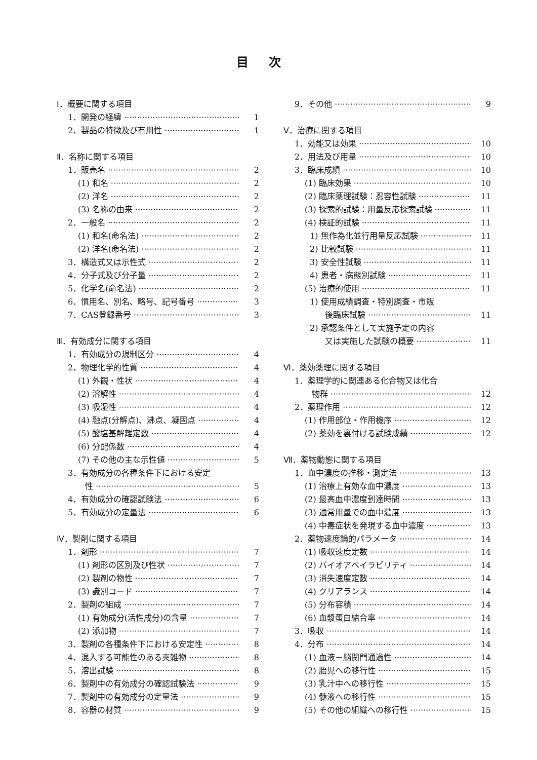目次
Ⅰ．概要に関する項目
1．開発の経緯 1
2．製品の特徴及び有用性 1
Ⅱ．名称に関する項目
1．販売名 2
(1) 和名 2
(2) 洋名 2
(3) 名称の由来 2
2．一般名 2
(1) 和名(命名法) 2
(2) 洋名(命名法) 2
3．構造式又は示性式 2
4．分子式及び分子量 2
5．化学名(命名法) 2
6．慣用名、別名、略号、記号番号 3
7．CAS登録番号 3
Ⅲ．有効成分に関する項目
1．有効成分の規制区分 4
2．物理化学的性質 4
(1) 外観・性状 4
(2) 溶解性 4
(3) 吸湿性 4
(4) 融点(分解点)、沸点、凝固点 4
(5) 酸塩基解離定数 4
(6) 分配係数 4
(7) その他の主な示性値 5
3．有効成分の各種条件下における安定
性 5
4．有効成分の確認試験法 6
5．有効成分の定量法 6
Ⅳ．製剤に関する項目
1．剤形 7
(1) 剤形の区別及び性状 7
(2) 製剤の物性 7
(3) 識別コード 7
2．製剤の組成 7
(1) 有効成分(活性成分)の含量 7
(2) 添加物 7
3．製剤の各種条件下における安定性 8
4．混入する可能性のある夾雑物 8
5．溶出試験 8
6．製剤中の有効成分の確認試験法 9
7．製剤中の有効成分の定量法 9
8．容器の材質 9
9．その他 9
Ⅴ．治療に関する項目
1．効能又は効果 10
2．用法及び用量 10
3．臨床成績 10
(1) 臨床効果 10
(2) 臨床薬理試験：忍容性試験 11
(3) 探索的試験：用量反応探索試験 11
(4) 検証的試験 11
1) 無作為化並行用量反応試験 11
2) 比較試験 11
3) 安全性試験 11
4) 患者・病態別試験 11
(5) 治療的使用 11
1) 使用成績調査・特別調査・市販
後臨床試験 11
2) 承認条件として実施予定の内容
又は実施した試験の概要 11
Ⅵ．薬効薬理に関する項目
1．薬理学的に関連ある化合物又は化合
物群 12
2．薬理作用 12
(1) 作用部位・作用機序 12
(2) 薬効を裏付ける試験成績 12
Ⅶ．薬物動態に関する項目
1．血中濃度の推移・測定法 13
(1) 治療上有効な血中濃度 13
(2) 最高血中濃度到達時間 13
(3) 通常用量での血中濃度 13
(4) 中毒症状を発現する血中濃度 13
2．薬物速度論的パラメータ 14
(1) 吸収速度定数 14
(2) バイオアベイラビリティ 14
(3) 消失速度定数 14
(4) クリアランス 14
(5) 分布容積 14
(6) 血漿蛋白結合率 14
3．吸収 14
4．分布 14
(1) 血液－脳関門通過性 14
(2) 胎児への移行性 15
(3) 乳汁中への移行性 15
(4) 髄液への移行性 15
(5) その他の組織への移行性 15